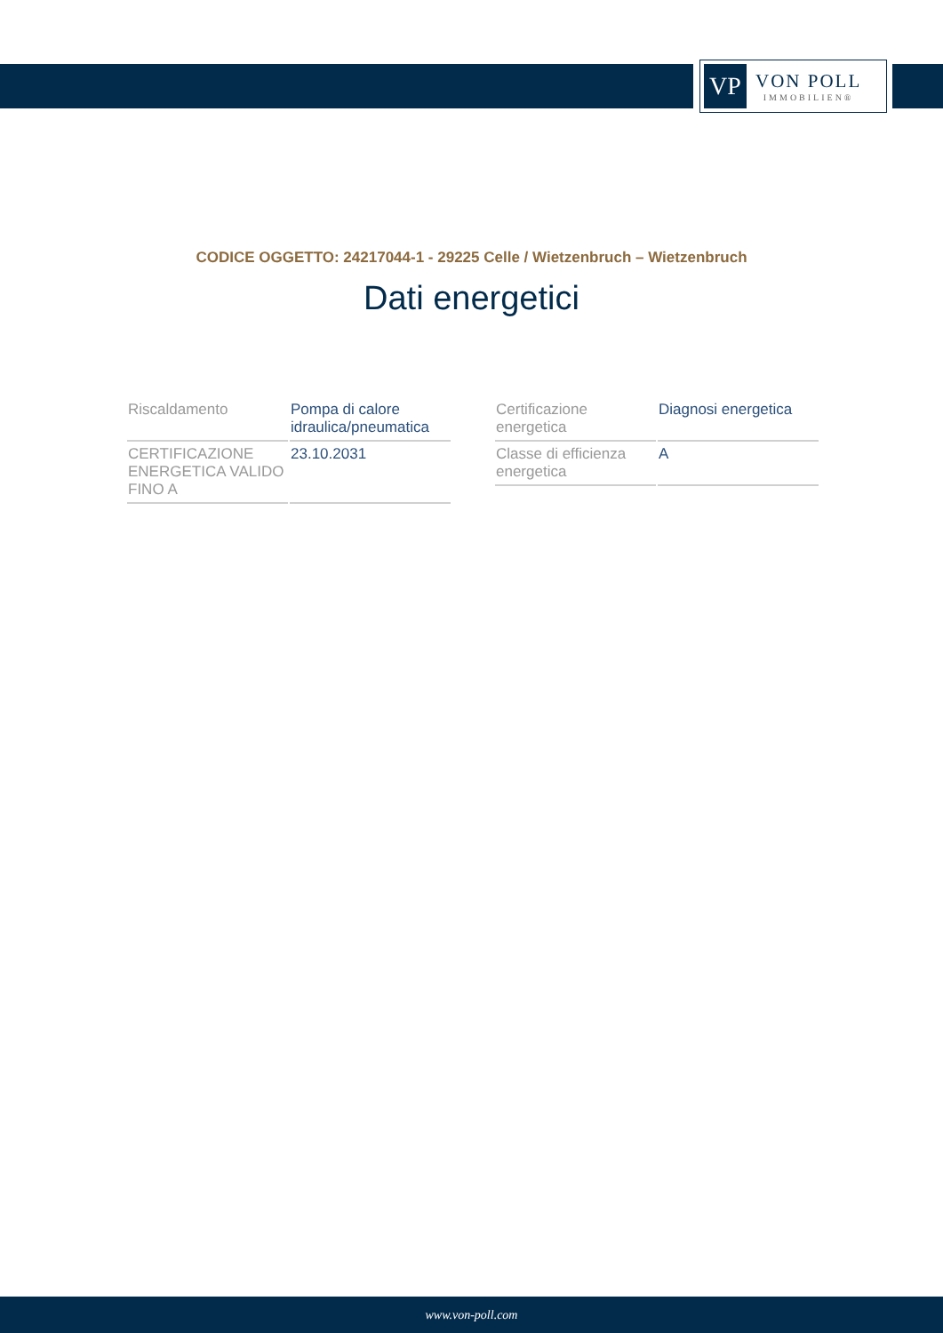VP
VON POLL
IMMOBILIEN®
CODICE OGGETTO: 24217044-1 - 29225 Celle / Wietzenbruch – Wietzenbruch
Dati energetici
| Riscaldamento | Pompa di calore idraulica/pneumatica |
| CERTIFICAZIONE ENERGETICA VALIDO FINO A | 23.10.2031 |
| Certificazione energetica | Diagnosi energetica |
| Classe di efficienza energetica | A |
www.von-poll.com